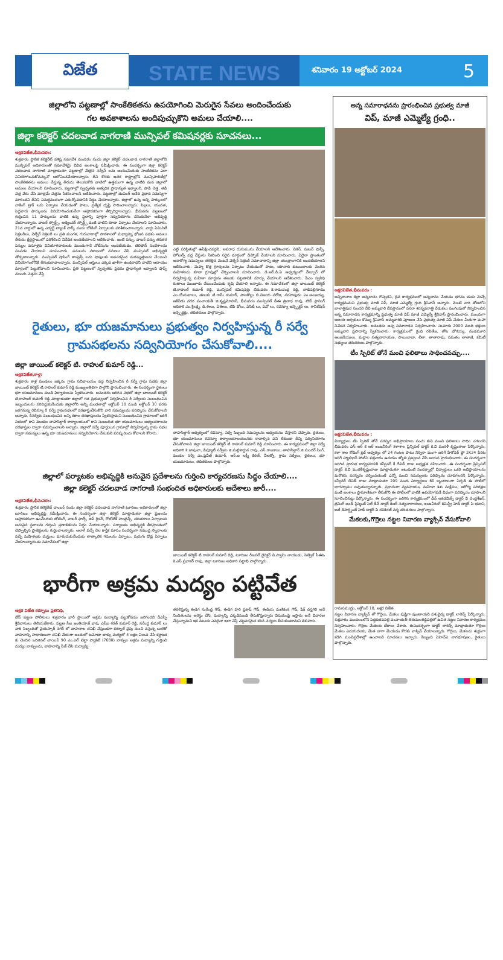విజేత
STATE NEWS
శనివారం 19 అక్టోబర్ 2024 5
జిల్లాలోని పట్టణాల్లో సాంకేతికతను ఉపయోగించి మెరుగైన సేవలు అందించేందుకు
గల అవకాశాలను అందిపుచ్చుకొని అమలు చేయాలి....
జిల్లా కలెక్టర్ చదలవాడ నాగరాణి మున్సిపల్ కమిషనర్లకు సూచనలు...
అక్షరవిజేత,భీమవరం:
శుక్రవారం స్థానిక కలెక్టరేట్ వశిష్ట సమావేశ మందిరం నందు జిల్లా కలెక్టర్ చదలవాడ నాగరాణి జిల్లాలోని మున్సిపల్ అధికారులతో సమావేశమై వివిధ అంశాలపై సమీక్షించారు. ఈ సందర్భంగా జిల్లా కలెక్టర్ చదలవాడ నాగరాణి మాట్లాడుతూ పట్టణాల్లో మేలైన సర్వీస్ లను అందించేందుకు సాంకేతికను ఎలా వినియోగించుకోవచ్చునో ఆలోచించవేయాలన్నారు. దీని కొరకు ఇతర రాష్ట్రాల్లోని మున్సిపాలిటీల్లో సాంకేతికతను అమలు చేస్తున్న తీరును తెలుసుకొని వాటిలో ఉత్తమంగా ఉన్న వాటిని మన జిల్లాలో అమలు చేయాలని సూచించారు. పట్టణాల్లో స్వచ్ఛతకు అత్యధిక ప్రాధాన్యత ఇవ్వాలని, పొడి చెత్త, తడి చెత్త వేరు చేసి మాత్రమే చెత్తను సేకరించాలని ఆదేశించారు. పట్టణాల్లో డంపింగ్ అనేది ప్రధాన సమస్యగా మారిందని దీనిని సమర్థవంతంగా ఎదుర్కోవడానికి సిద్ధం చేయాలన్నారు. జిల్లాలో ఉన్న అన్ని పార్కులలో వాకింగ్ ట్రాక్ లను ఏర్పాటు చేయడంతో పాటు, ప్రత్యేక దృష్టి సారించాలన్నారు. పిల్లలు, యువత, పెద్దవారు పార్కులను వినియోగించుకునేలా ఆహ్లాదకరంగా తీర్చిదిద్దాలన్నారు. భీమవరం పట్టణంలో గుర్తించిన 11 పార్కులను వాటికి ఉన్న స్థలాన్ని పూర్తిగా సద్వినియోగం చేసుకునేలా అభివృద్ధి చేయాలన్నారు. వాటర్ స్పోర్ట్స్, అడ్వెంచర్ స్పోర్ట్స్ వంటి వాటిని కూడా ఏర్పాటు చేయాలని సూచించారు. 21వ వార్డులో ఉన్న ఎడ్వర్ట్ ట్యాంక్ పార్క్ నందు బోటింగ్ ఏర్పాటుకు పరిశీలించాలన్నారు. వార్డు ఏమినిటీ సెక్రటరీలు, వెల్ఫేర్ సెక్రెటరీ లు ప్రతి మంగళ, గురువారాల్లో పాఠశాలలో మధ్యాహ్న భోజన పథకం అమలు తీరును క్షేత్రస్థాయిలో పరిశీలించి నివేదిక అందజేయాలని ఆదేశించారు. ఇంటి పన్ను, వాటర్ పన్ను తదితర పన్నుల వసూళ్లకు వినియోగదారులకు ముందుగానే నోటీసును అందజేయడం, టెలిఫోన్ సందేశాలను పంపడం చేయాలని సూచించారు. పనులను సకాలంలో వసూలు చేసి మున్సిపల్ అభివృద్ధికి తోడ్పడాలన్నారు. మున్సిపల్ షాపింగ్ కాంప్లెక్స్ లను షాపులకు అవసరమైన మరమ్మత్తులను చేయించి వినియోగంలోనికి తీసుకురావాలన్నారు. మున్సిపల్ ఆస్తులు ఎక్కడ ఖాళీగా ఉండరాదని వాటిని ఆదాయం మార్గంలో పెట్టుకోవాలని సూచించారు. ప్రతి పట్టణంలో స్వచ్ఛతకు ప్రథమ ప్రాధాన్యత ఇవ్వాలని షాప్స్ ముందు చెత్తను వేస్తే
ఎట్టి పరిస్థితుల్లో ఉపేక్షించవద్దని, అపరాధ రుసుమును వేయాలని ఆదేశించారు. చికెన్, మటన్ షాప్స్, హోటల్స్ వద్ద వేస్టును సేకరించి సరైన మార్గంలో డిస్పోజ్ చేయాలని సూచించారు. ఏదైనా ప్రాంతంలో అనారోగ్య సమస్యలు తలెత్తిన వెంటనే వెల్ఫేర్ సెక్రటరీ సమాచారాన్ని జిల్లా యంత్రాంగానికి అందజేయాలని ఆదేశించారు. మెప్మా కొత్త గ్రూపులను ఏర్పాటు చేయడంతో పాటు, యానాది కుటుంబాలకు చెందిన మహిళలను కూడా గ్రూపుల్లో చేర్పించాలని సూచించారు. డి.ఆర్.డి.ఏ ఆధ్వర్యంలో వేల్పూర్ లో నిర్వహిస్తున్న మహిళా మార్టును తణుకు పట్టణానికి మార్చు చేయాలని ఆదేశించారు. పీఎం స్వనిధి రుణాలు మంజూరు చేయించేందుకు కృషి చేయాలి అన్నారు. ఈ సమావేశంలో జిల్లా జాయింట్ కలెక్టర్ టి.రాహుల్ కుమార్ రెడ్డి, మున్సిపల్ కమిషనర్లు భీమవరం కె.రామచంద్ర రెడ్డి, తాడేపల్లిగూడెం ఎం.యేసుబాబు, తణుకు టి.రామ్ కుమార్, పాలకొల్లు బి.విజయ సరోజి, నరసాపురం ఎం.అంజయ్య, ఆకివీడు నగర పంచాయతీ జి.కృష్ణమోహన్, భీమవరం మున్సిపల్ డీఈ త్రినాధ రావు, టౌన్ ప్లానింగ్ అధికారి ఎం.శ్రీలక్ష్మి, డి.ఈలు, ఏఈలు, టిపి వోలు, ఏసిటీ లు, ఏవో లు, రెవెన్యూ ఇన్స్పెక్టర్ లు, శానిటేషన్ ఇన్స్పెక్టర్లు, తదితరులు పాల్గొన్నారు.
రైతులు, భూ యజమానులు ప్రభుత్వం నిర్వహిస్తున్న రీ సర్వే
గ్రామసభలను సద్వినియోగం చేసుకోవాలి....
జిల్లా జాయింట్ కలెక్టర్ టి. రాహుల్ కుమార్ రెడ్డి...
అక్షరవిజేత,కాళ్ల:
శుక్రవారం కాళ్ల మండలం జక్కరం గ్రామ సచివాలయం వద్ద నిర్వహించిన రీ సర్వే గ్రామ సభకు జిల్లా జాయింట్ కలెక్టర్ టి.రాహుల్ కుమార్ రెడ్డి ముఖ్యఅతిథిగా పాల్గొని ప్రారంభించారు. ఈ సందర్భంగా రైతులు భూ యజమానులు నుండి ఫిర్యాదులను స్వీకరించారు. అనంతరం జరిగిన సభలో జిల్లా జాయింట్ కలెక్టర్ టి.రాహుల్ కుమార్ రెడ్డి మాట్లాడుతూ జిల్లాలో గత ప్రభుత్వంలో నిర్వహించిన రీ సర్వేలకు సంబంధించిన ఇబ్బందులను సరిదిద్దుకునేందుకు జిల్లాలోని అన్ని మండలాల్లో అక్టోబర్ 18 నుండి అక్టోబర్ 30 వరకు జరగనున్న రెవిన్యూ రీ సర్వే గ్రామసభలలో దరఖాస్తుచేసుకొని వారి సమస్యలను పరిష్కారం చేసుకోవాలని అన్నారు. రీసర్వేకు సంబంధించిన అన్ని రకాల దరఖాస్తులను స్వీకరిస్తామని సంబంధించిన గ్రామాలలో జరిగే సభలలో కాని మండల తాహసిల్దార్ కార్యాలయంలో కాని సంబంధిత భూ యజమానులు అభ్యంతరాలను దరఖాస్తుల ద్వారా సమర్పించాలని అన్నారు. జిల్లాలో సర్వే పూర్తయిన గ్రామాల్లో నిర్వహిస్తున్న గ్రామ సభల ద్వారా సమస్యలు ఉన్న భూ యజమానులు సద్వినియోగం చేసుకుని పరిష్కరించు కోవాలని కోరారు.
తాహసిల్దార్ ఆధ్వర్యంలో రెవిన్యూ, సర్వే సిబ్బంది సమస్యలను అధ్యయనం చేస్తారని చెప్పారు. రైతులు, భూ యజమానులు రెవెన్యూ కార్యాలయాలయంనకు రావాల్సిన పని లేకుండా దీన్ని సద్వినియోగం చేసుకోవాలని జిల్లా జాయింట్ కలెక్టర్ టి రాహుల్ కుమార్ రెడ్డి సూచించారు. ఈ కార్యక్రమంలో జిల్లా సర్వే అధికారి కె.జాషువా, డిప్యూటీ సర్వేలు జి.మల్లికార్జున రావు, ఎస్.రాంబాబు, తాహసిల్దార్ జి.సుందర్ సింగ్, మండల సర్వే ఎం.ప్రవీణ్ కుమార్, ఆర్.ఐ లక్ష్మీ కిరణ్, వీఆర్వో, గ్రామ సర్వేలు, రైతులు, భూ యజమానులు, తదితరులు పాల్గొన్నారు.
జిల్లాలో పర్యాటకం అభివృద్ధికి అనువైన ప్రదేశాలను గుర్తించి కార్యచరణను సిద్ధం చేయాలి....
జిల్లా కలెక్టర్ చదలవాడ నాగరాణి సంభందిత అధికారులకు ఆదేశాలు జారీ....
అక్షరవిజేత,భీమవరం:
శుక్రవారం స్థానిక కలెక్టరేట్ ఛాంబర్ నందు జిల్లా కలెక్టర్ చదలవాడ నాగరాణి టూరిజం అధికారులతో జిల్లా టూరిజం అభివృద్ధిపై సమీక్షించారు. ఈ సందర్భంగా జిల్లా కలెక్టర్ మాట్లాడుతూ జిల్లా ప్రజలను ఆహ్లాదకరంగా ఉంచేందుకు బోటింగ్, వాటర్ ఫాల్స్, జిప్ రైడర్, రోబోటిక్ పాంటైన్స్, తదితరాలు ఏర్పాటుకు అనువైన స్థలాలను గుర్తించి ప్రణాళికలను సిద్ధం చేయాలన్నారు. పర్యాటకం అభివృద్ధికి తీరప్రాంతంలో చెప్పాల్సిన ప్రాజెక్టులను గుర్తించాలన్నారు. అలాగే వచ్చే నెల కార్తీక మాసం సందర్భంగా సముద్ర స్నానాలకు వచ్చే మహిళలకు దుస్తులు మారుచుకునేందుకు తాత్కాలిక గదులను ఏర్పాటు, మరుగు దొడ్ల ఏర్పాటు చేయాలన్నారు.ఈ సమావేశంలో జిల్లా
జాయింట్ కలెక్టర్ టి.రాహుల్ కుమార్ రెడ్డి, టూరిజం రీజనల్ డైరెక్టర్ వి.స్వామి నాయుడు, సెట్వెల్ సీఈఓ కె.ఎస్.ప్రభాకర్ రావు, జిల్లా టూరిజం అధికారి పట్టాభి పాల్గొన్నారు.
భారీగా అక్రమ మద్యం పట్టివేత
అక్షర విజేత కర్నూలు ప్రతినిధి,
డోన్ పట్టణ పోలీసులు శుక్రవారం భారీ స్థాయిలో అక్రమ మద్యాన్ని పట్టుకోవడం జరిగిందని డీఎస్పీ శ్రీనివాసులు తెలియజేశారు. పట్టణ సీఐ ఇంతియాజ్ భాష, ఎస్ఐ శరత్ కుమార్ రెడ్డి, నరేంద్ర కుమార్ లు వారి సిబ్బందితో వైయస్సార్ నగర్ లో వాహనాల తనిఖీ చేస్తుండగా కర్నూల్ వైపు నుంచి వస్తున్న బులెరో వాహనాన్ని సాధారణంగా తనిఖీ చేయగా అందులో టమోటా బాక్సు మధ్యలో 4 లక్షల విలువ చేసే కర్ణాటక కు చెందిన ఒరిజినల్ చాయిస్ 90 ఎం.ఎల్ టెట్రా ప్యాకెట్ (7680) బాక్సుల అక్రమ మద్యాన్ని గుర్తించి మద్యం బాక్సులను, వాహనాన్ని సీజ్ చేసి మద్యాన్ని
తరలిస్తున్న ఈడిగ సురేంద్ర గౌడ్, ఈడిగ హరి ప్రకాష్ గౌడ్, ఈడియ మణికంఠ గౌడ్, షేక్ దస్తగిరి అనే నిందితులను అరెస్టు చేసి, మద్యాన్ని ఎక్కడినుండి తీసుకొస్తున్నారు విషయంపై ఇస్తారు అనే విచారణ చేస్తున్నామని ఇక ముందు ఎవరైనా ఇలా చేస్తే చట్టపరమైన కఠిన చర్యలు తీసుకుంటామని తెలిపారు.
అన్న సమారాధనను ప్రారంభించిన ప్రభుత్వ మాజీ
విప్, మాజీ ఎమ్మెల్యే గ్రంధి..
అక్షరవిజేత,భీమవరం :
అన్నిదానాల కెల్లా అన్నదానం గొప్పదని, దైవ కార్యక్రమంలో అన్నదానం చేయడం భగవం తుడు మెచ్చే కార్యక్రమమని ప్రభుత్వ మాజీ విప్, మాజీ ఎమ్మెల్యే గ్రంధి శ్రీనివాస్ అన్నారు. మెంటే వారి తోటలోని బాలాత్రిపుర సుందరి దేవి అమ్మవారి దేవస్థానంలో దసరా శరన్నవరాత్రి వేడుకలు ముగింపులో నిర్వహించిన అన్న సమారాధన కార్యక్రమాన్ని ప్రభుత్వ మాజీ విప్ మాజీ ఎమ్మెల్యే శ్రీనివాస్ ప్రారంభించారు. ముందుగా ఆలయ అర్చకులు కొమ్ము శ్రీనివాస్ అమ్మవారికి పూజలు చేసి ప్రభుత్వ మాజీ విప్ చేతుల మీదుగా మహా నివేదన నిర్వహించారు. అనంతరం అన్న సమారాధన నిర్వహించారు. సుమారు 2000 మంది భక్తులు అమ్మవారి ప్రసాదాన్ని స్వీకరించారు. కార్యక్రమంలో గ్రంధి రవితేజ, తోట భోగయ్య, నండమూరి ఆంజనేయులు, మద్దాల సత్యనారాయణ, సాయిబాబా, లీలా, తాతారావు, సమతం తాతాజీ, కమిటీ సభ్యులు తదితరులు పాల్గొన్నారు.
టీం స్పిరిట్ తోనే మంచి ఫలితాలు సాధించవచ్చు....
అక్షరవిజేత,భీమవరం :
విద్యార్థులు టీం స్పిరిట్ తోనే పరస్పర అభిప్రాయాలు పంచు కుని మంచి ఫలితాలు సాధిం చగలరని భీమవరం ఎస్ ఆర్ కె ఆర్ ఇంజనీరింగ్ కళాశాల ప్రిన్సిపల్ డాక్టర్ కె.వి మురళీ కృష్ణంరాజు పేర్కొన్నారు. కళా శాల కోడింగ్ క్లబ్ ఆధ్వర్యం లో 24 గంటల పాటు నిర్విరా మంగా జరిగే హేకోవర్ ఫ్లో 2K24 పేరిట జరిగే హ్యాకథాన్ పోటీని శుక్రవారం ఉదయం జ్యోతి ప్రజ్వలన చేసి ఆయన ప్రారంభించారు. ఈ సందర్భంగా జరిగిన ప్రారంభ కార్యక్రమానికి కన్వీనర్ కే దేవిడ్ రాజు అధ్యక్షత వహించారు. ఈ సందర్భంగా ప్రిన్సిపల్ డాక్టర్ కె.వి మురళీకృష్ణంరాజు మాట్లాడుతూ ఇటువంటి సందర్భాల్లో విద్యార్థులు ఒకరి అభిప్రాయాలను మరొకరు పరస్పరం చర్చించుకుంటే ఎన్నో మంచి సమస్యలకు పరిష్కారం చూపగలరని పేర్కొన్నారు. కన్వీనర్ దేవిడ్ రాజు మాట్లాడుతూ 209 మంది విద్యార్థులు 60 బృందాలుగా ఏర్పడి ఈ పోటీలో భాగస్వాము లవుతున్నారన్నారు. ప్రధానంగా వ్యవసాయం, మహిళా శిశు సంక్షేమం, ఆరోగ్య పరిరక్షణ వంటి అంశాలు ప్రామాణికంగా తీసుకొని ఈ పోటీలలో వాటికి ఉపయోగపడే విధంగా పరిష్కారం చూపాలని సూచించినట్లు పేర్కొన్నారు. ఈ సందర్భంగా జరిగిన కార్యక్రమంలో డీన్ అకడమిక్స్ డాక్టర్ వి చంద్రశేఖర్, ట్రెనింగ్ అండ్ ప్లేస్మెంట్ సెల్ డీన్ డాక్టర్ కెఆర్ సత్యనారాయణ, ఇంజనీరింగ్ కెమిస్ట్రీ హెడ్ డాక్టర్ పి భవాని, ఐటీ డిపార్ట్మెంట్ హెడ్ డాక్టర్ పి రవికిరణ్ వర్మ తదితరులు పాల్గొన్నారు.
మేకలకు,గొర్రెలు నట్టల నివారణ వ్యాక్సిన్ వేసుకోవాలి
రామసముద్రం, అక్టోబర్ 18, అక్షర విజేత.
నట్టల నివారణ వ్యాక్సిన్ తో గొర్రెలు, మేకలు పుష్టిగా వుంటాయని పశువైద్య డాక్టర్ లారెన్స్ పేర్కొన్నారు. శుక్రవారం మండలంలోని పెద్దకురవపల్లె పంచాయతీ తిరుమలరెడ్డిపల్లెలో ఉచిత నట్టల నివారణ కార్యక్రమం నిర్వహించారు. గొర్రెలు మేకలకు టీకాలు వేశారు. ఈసందర్భంగా డాక్టర్ లారెన్స్ మాట్లాడుతూ గొర్రెలు మేకలు ఎదుగుదలకు, మేత బాగా మేయడం కొరకు వాక్సిన్ వేయాలన్నారు. గొర్రెలు, మేకలను శుభ్రంగా కడిగి మంచిప్రదేశాల్లో ఉంచాలని సూచనలు ఇచ్చారు. సిబ్బంది ఏహెచ్ఎ నాగభూషణం, రైతులు పాల్గొన్నారు.